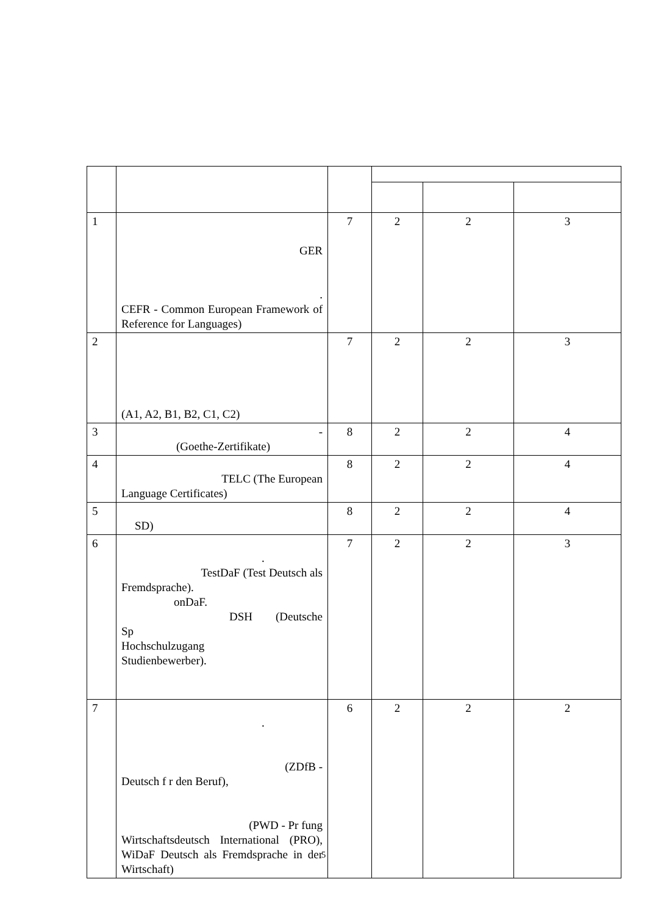| 1 | GER . CEFR - Common European Framework of Reference for Languages) | 7 | 2 | 2 | 3 |
| 2 | (A1, A2, B1, B2, C1, C2) | 7 | 2 | 2 | 3 |
| 3 | - (Goethe-Zertifikate) | 8 | 2 | 2 | 4 |
| 4 | TELC (The European Language Certificates) | 8 | 2 | 2 | 4 |
| 5 | SD) | 8 | 2 | 2 | 4 |
| 6 | . TestDaF (Test Deutsch als Fremdsprache). onDaF. DSH (Deutsche Sp Hochschulzugang Studienbewerber). | 7 | 2 | 2 | 3 |
| 7 | . (ZDfB - Deutsch f r den Beruf), (PWD - Pr fung Wirtschaftsdeutsch International (PRO), WiDaF Deutsch als Fremdsprache in der Wirtschaft) | 6 | 2 | 2 | 2 |
5